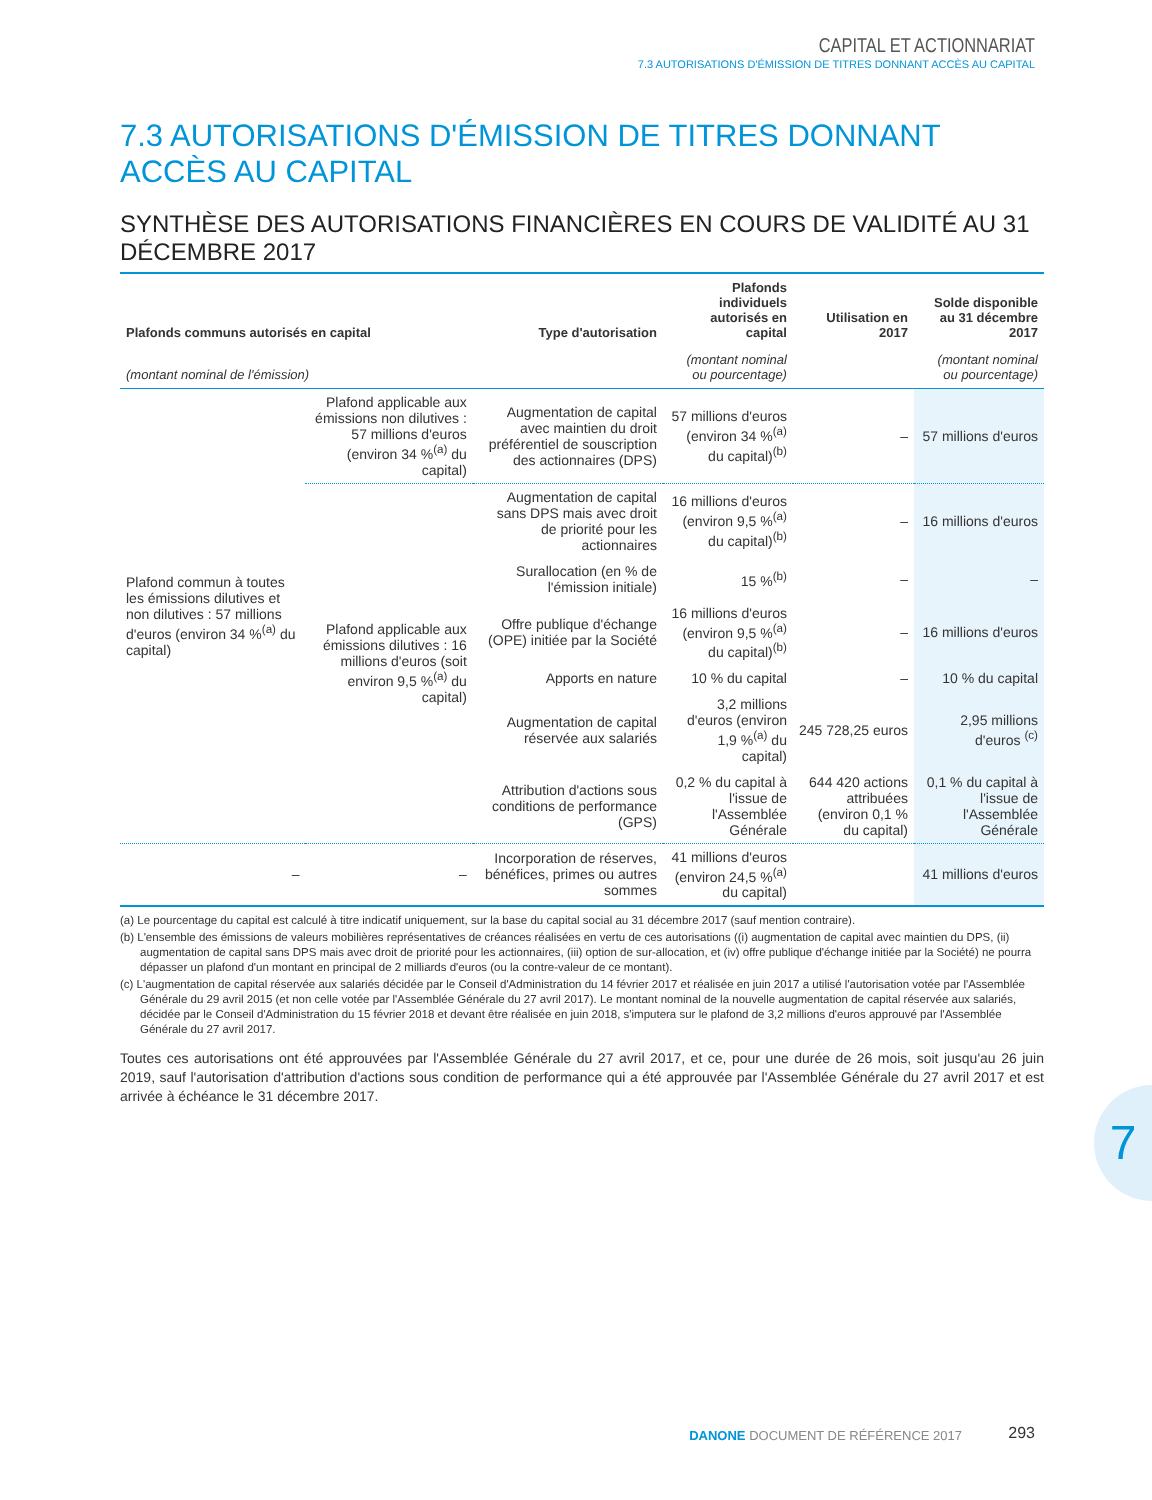CAPITAL ET ACTIONNARIAT
7.3 AUTORISATIONS D'ÉMISSION DE TITRES DONNANT ACCÈS AU CAPITAL
7.3 AUTORISATIONS D'ÉMISSION DE TITRES DONNANT ACCÈS AU CAPITAL
SYNTHÈSE DES AUTORISATIONS FINANCIÈRES EN COURS DE VALIDITÉ AU 31 DÉCEMBRE 2017
| Plafonds communs autorisés en capital | | Type d'autorisation | Plafonds individuels autorisés en capital | Utilisation en 2017 | Solde disponible au 31 décembre 2017 |
| --- | --- | --- | --- | --- | --- |
| (montant nominal de l'émission) | | | (montant nominal ou pourcentage) | | (montant nominal ou pourcentage) |
| Plafond commun à toutes les émissions dilutives et non dilutives : 57 millions d'euros (environ 34 %<sup>(a)</sup> du capital) | Plafond applicable aux émissions non dilutives : 57 millions d'euros (environ 34 %<sup>(a)</sup> du capital) | Augmentation de capital avec maintien du droit préférentiel de souscription des actionnaires (DPS) | 57 millions d'euros (environ 34 %<sup>(a)</sup> du capital)<sup>(b)</sup> | – | 57 millions d'euros |
| | Plafond applicable aux émissions dilutives : 16 millions d'euros (soit environ 9,5 %<sup>(a)</sup> du capital) | Augmentation de capital sans DPS mais avec droit de priorité pour les actionnaires | 16 millions d'euros (environ 9,5 %<sup>(a)</sup> du capital)<sup>(b)</sup> | – | 16 millions d'euros |
| | | Surallocation (en % de l'émission initiale) | 15 %<sup>(b)</sup> | – | – |
| | | Offre publique d'échange (OPE) initiée par la Société | 16 millions d'euros (environ 9,5 %<sup>(a)</sup> du capital)<sup>(b)</sup> | – | 16 millions d'euros |
| | | Apports en nature | 10 % du capital | – | 10 % du capital |
| | | Augmentation de capital réservée aux salariés | 3,2 millions d'euros (environ 1,9 %<sup>(a)</sup> du capital) | 245 728,25 euros | 2,95 millions d'euros <sup>(c)</sup> |
| | | Attribution d'actions sous conditions de performance (GPS) | 0,2 % du capital à l'issue de l'Assemblée Générale | 644 420 actions attribuées (environ 0,1 % du capital) | 0,1 % du capital à l'issue de l'Assemblée Générale |
| – | – | Incorporation de réserves, bénéfices, primes ou autres sommes | 41 millions d'euros (environ 24,5 %<sup>(a)</sup> du capital) | | 41 millions d'euros |
(a) Le pourcentage du capital est calculé à titre indicatif uniquement, sur la base du capital social au 31 décembre 2017 (sauf mention contraire).
(b) L'ensemble des émissions de valeurs mobilières représentatives de créances réalisées en vertu de ces autorisations ((i) augmentation de capital avec maintien du DPS, (ii) augmentation de capital sans DPS mais avec droit de priorité pour les actionnaires, (iii) option de sur-allocation, et (iv) offre publique d'échange initiée par la Société) ne pourra dépasser un plafond d'un montant en principal de 2 milliards d'euros (ou la contre-valeur de ce montant).
(c) L'augmentation de capital réservée aux salariés décidée par le Conseil d'Administration du 14 février 2017 et réalisée en juin 2017 a utilisé l'autorisation votée par l'Assemblée Générale du 29 avril 2015 (et non celle votée par l'Assemblée Générale du 27 avril 2017). Le montant nominal de la nouvelle augmentation de capital réservée aux salariés, décidée par le Conseil d'Administration du 15 février 2018 et devant être réalisée en juin 2018, s'imputera sur le plafond de 3,2 millions d'euros approuvé par l'Assemblée Générale du 27 avril 2017.
Toutes ces autorisations ont été approuvées par l'Assemblée Générale du 27 avril 2017, et ce, pour une durée de 26 mois, soit jusqu'au 26 juin 2019, sauf l'autorisation d'attribution d'actions sous condition de performance qui a été approuvée par l'Assemblée Générale du 27 avril 2017 et est arrivée à échéance le 31 décembre 2017.
7
DANONE DOCUMENT DE RÉFÉRENCE 2017
293